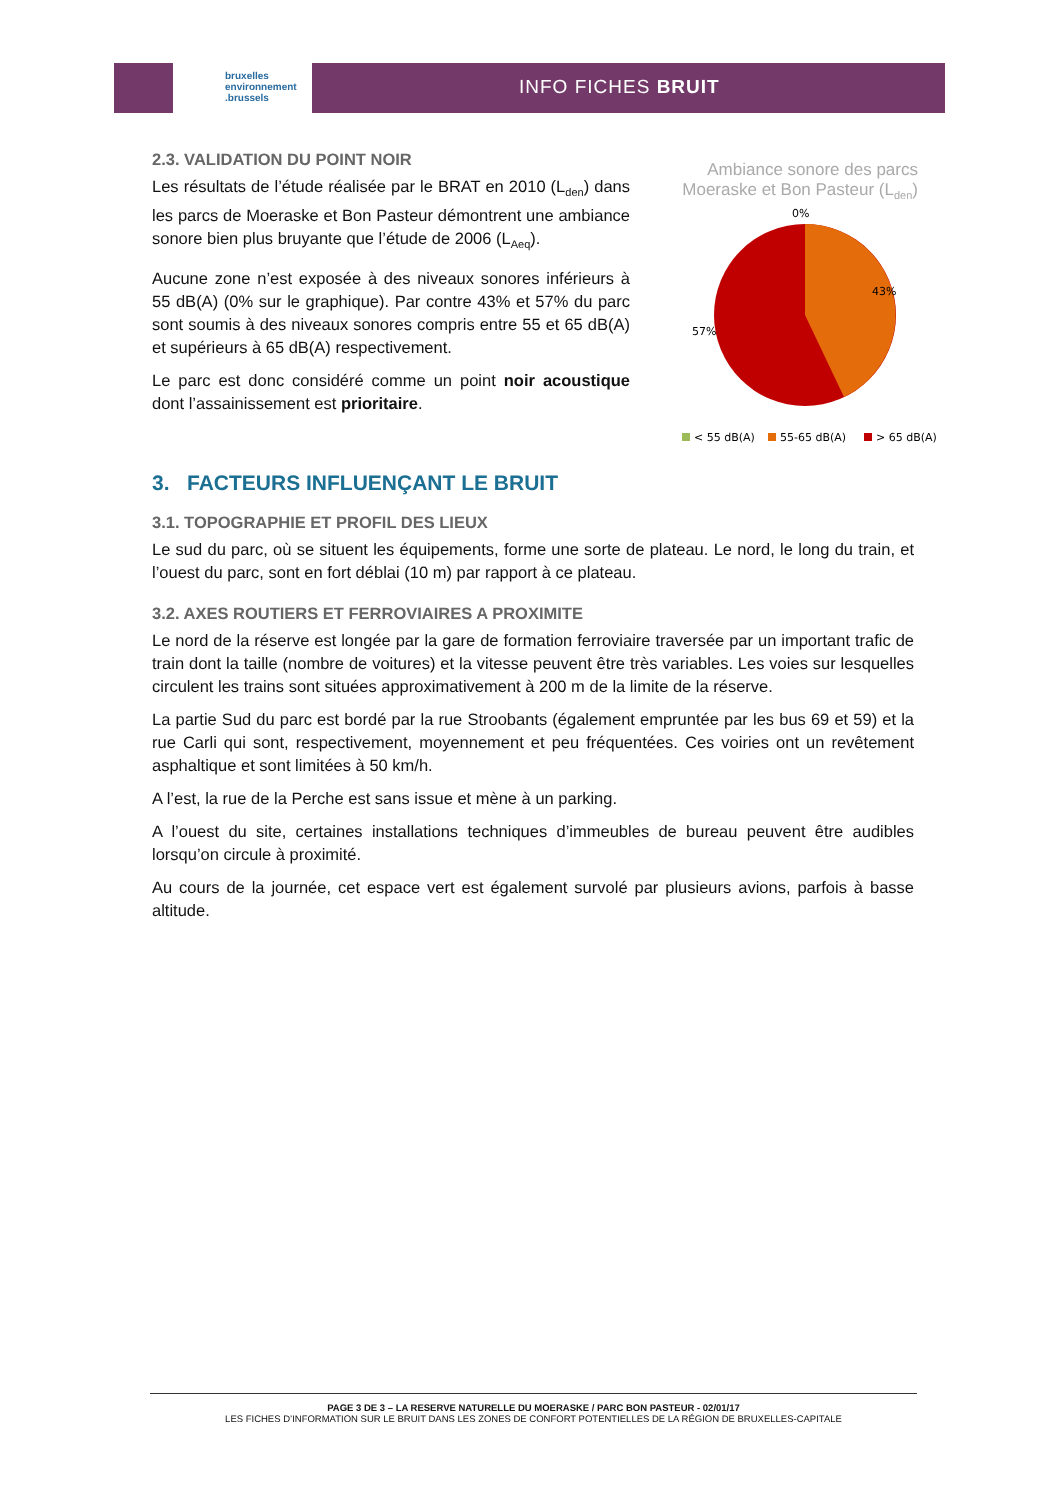bruxelles
environnement
.brussels
INFO FICHES BRUIT
2.3. VALIDATION DU POINT NOIR
Les résultats de l’étude réalisée par le BRAT en 2010 (L<sub>den</sub>) dans les parcs de Moeraske et Bon Pasteur démontrent une ambiance sonore bien plus bruyante que l’étude de 2006 (L<sub>Aeq</sub>).
Aucune zone n’est exposée à des niveaux sonores inférieurs à 55 dB(A) (0% sur le graphique). Par contre 43% et 57% du parc sont soumis à des niveaux sonores compris entre 55 et 65 dB(A) et supérieurs à 65 dB(A) respectivement.
Le parc est donc considéré comme un point noir acoustique dont l’assainissement est prioritaire.
Ambiance sonore des parcs Moeraske et Bon Pasteur (L<sub>den</sub>)
0%
43%
57%
< 55 dB(A)
55-65 dB(A)
> 65 dB(A)
3. FACTEURS INFLUENÇANT LE BRUIT
3.1. TOPOGRAPHIE ET PROFIL DES LIEUX
Le sud du parc, où se situent les équipements, forme une sorte de plateau. Le nord, le long du train, et l’ouest du parc, sont en fort déblai (10 m) par rapport à ce plateau.
3.2. AXES ROUTIERS ET FERROVIAIRES A PROXIMITE
Le nord de la réserve est longée par la gare de formation ferroviaire traversée par un important trafic de train dont la taille (nombre de voitures) et la vitesse peuvent être très variables. Les voies sur lesquelles circulent les trains sont situées approximativement à 200 m de la limite de la réserve.
La partie Sud du parc est bordé par la rue Stroobants (également empruntée par les bus 69 et 59) et la rue Carli qui sont, respectivement, moyennement et peu fréquentées. Ces voiries ont un revêtement asphaltique et sont limitées à 50 km/h.
A l’est, la rue de la Perche est sans issue et mène à un parking.
A l’ouest du site, certaines installations techniques d’immeubles de bureau peuvent être audibles lorsqu’on circule à proximité.
Au cours de la journée, cet espace vert est également survolé par plusieurs avions, parfois à basse altitude.
PAGE 3 DE 3 – LA RESERVE NATURELLE DU MOERASKE / PARC BON PASTEUR - 02/01/17
LES FICHES D’INFORMATION SUR LE BRUIT DANS LES ZONES DE CONFORT POTENTIELLES DE LA RÉGION DE BRUXELLES-CAPITALE